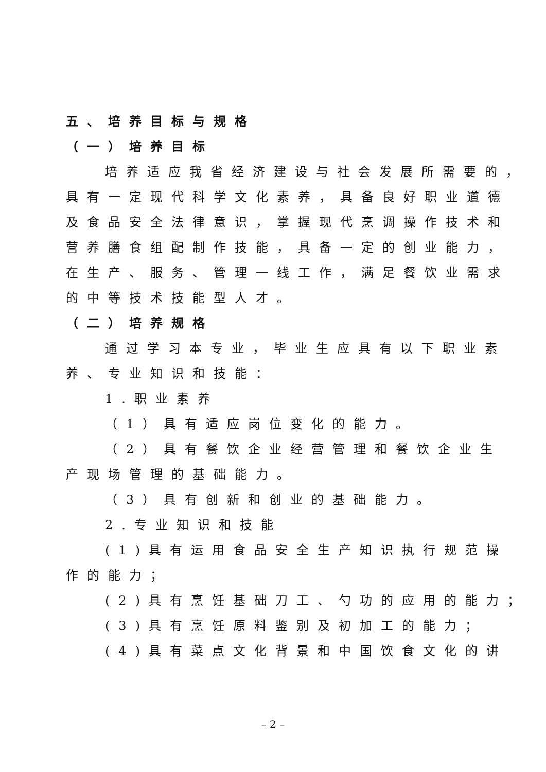五、培养目标与规格
（一）培养目标
培养适应我省经济建设与社会发展所需要的，
具有一定现代科学文化素养，具备良好职业道德
及食品安全法律意识，掌握现代烹调操作技术和
营养膳食组配制作技能，具备一定的创业能力，
在生产、服务、管理一线工作，满足餐饮业需求
的中等技术技能型人才。
（二）培养规格
通过学习本专业，毕业生应具有以下职业素
养、专业知识和技能：
1.职业素养
（1）具有适应岗位变化的能力。
（2）具有餐饮企业经营管理和餐饮企业生
产现场管理的基础能力。
（3）具有创新和创业的基础能力。
2.专业知识和技能
(1)具有运用食品安全生产知识执行规范操
作的能力；
(2)具有烹饪基础刀工、勺功的应用的能力；
(3)具有烹饪原料鉴别及初加工的能力；
(4)具有菜点文化背景和中国饮食文化的讲
– 2 –